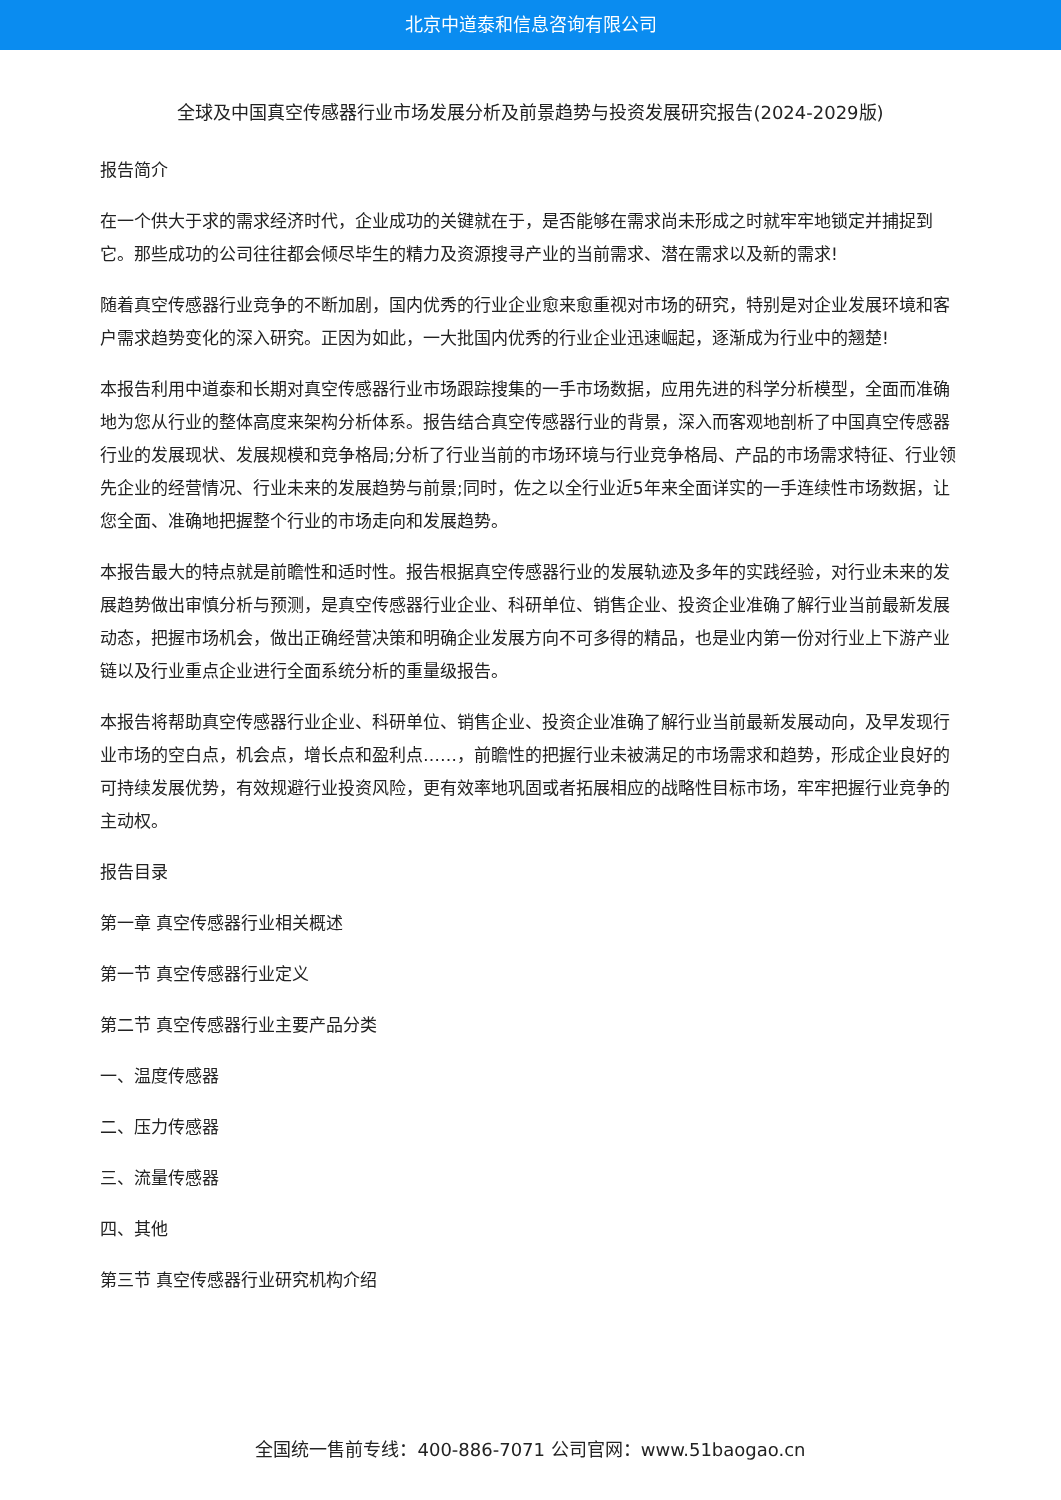北京中道泰和信息咨询有限公司
全球及中国真空传感器行业市场发展分析及前景趋势与投资发展研究报告(2024-2029版)
报告简介
在一个供大于求的需求经济时代，企业成功的关键就在于，是否能够在需求尚未形成之时就牢牢地锁定并捕捉到它。那些成功的公司往往都会倾尽毕生的精力及资源搜寻产业的当前需求、潜在需求以及新的需求!
随着真空传感器行业竞争的不断加剧，国内优秀的行业企业愈来愈重视对市场的研究，特别是对企业发展环境和客户需求趋势变化的深入研究。正因为如此，一大批国内优秀的行业企业迅速崛起，逐渐成为行业中的翘楚!
本报告利用中道泰和长期对真空传感器行业市场跟踪搜集的一手市场数据，应用先进的科学分析模型，全面而准确地为您从行业的整体高度来架构分析体系。报告结合真空传感器行业的背景，深入而客观地剖析了中国真空传感器行业的发展现状、发展规模和竞争格局;分析了行业当前的市场环境与行业竞争格局、产品的市场需求特征、行业领先企业的经营情况、行业未来的发展趋势与前景;同时，佐之以全行业近5年来全面详实的一手连续性市场数据，让您全面、准确地把握整个行业的市场走向和发展趋势。
本报告最大的特点就是前瞻性和适时性。报告根据真空传感器行业的发展轨迹及多年的实践经验，对行业未来的发展趋势做出审慎分析与预测，是真空传感器行业企业、科研单位、销售企业、投资企业准确了解行业当前最新发展动态，把握市场机会，做出正确经营决策和明确企业发展方向不可多得的精品，也是业内第一份对行业上下游产业链以及行业重点企业进行全面系统分析的重量级报告。
本报告将帮助真空传感器行业企业、科研单位、销售企业、投资企业准确了解行业当前最新发展动向，及早发现行业市场的空白点，机会点，增长点和盈利点……，前瞻性的把握行业未被满足的市场需求和趋势，形成企业良好的可持续发展优势，有效规避行业投资风险，更有效率地巩固或者拓展相应的战略性目标市场，牢牢把握行业竞争的主动权。
报告目录
第一章 真空传感器行业相关概述
第一节 真空传感器行业定义
第二节 真空传感器行业主要产品分类
一、温度传感器
二、压力传感器
三、流量传感器
四、其他
第三节 真空传感器行业研究机构介绍
全国统一售前专线：400-886-7071 公司官网：www.51baogao.cn